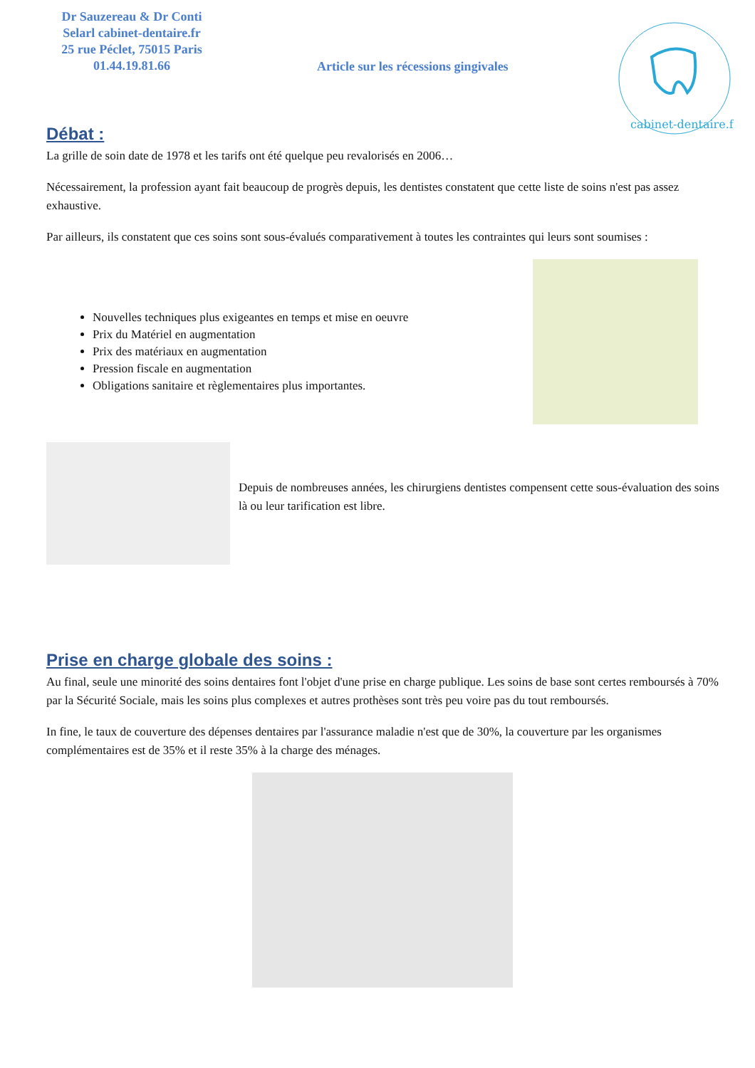cabinet-dentaire.fr
Dr Sauzereau & Dr Conti
Selarl cabinet-dentaire.fr
25 rue Péclet, 75015 Paris
01.44.19.81.66
Article sur les récessions gingivales
Débat :
La grille de soin date de 1978 et les tarifs ont été quelque peu revalorisés en 2006…
Nécessairement, la profession ayant fait beaucoup de progrès depuis, les dentistes constatent que cette liste de soins n'est pas assez exhaustive.
Par ailleurs, ils constatent que ces soins sont sous-évalués comparativement à toutes les contraintes qui leurs sont soumises :
Nouvelles techniques plus exigeantes en temps et mise en oeuvre
Prix du Matériel en augmentation
Prix des matériaux en augmentation
Pression fiscale en augmentation
Obligations sanitaire et règlementaires plus importantes.
Depuis de nombreuses années, les chirurgiens dentistes compensent cette sous-évaluation des soins là ou leur tarification est libre.
Prise en charge globale des soins :
Au final, seule une minorité des soins dentaires font l'objet d'une prise en charge publique. Les soins de base sont certes remboursés à 70% par la Sécurité Sociale, mais les soins plus complexes et autres prothèses sont très peu voire pas du tout remboursés.
In fine, le taux de couverture des dépenses dentaires par l'assurance maladie n'est que de 30%, la couverture par les organismes complémentaires est de 35% et il reste 35% à la charge des ménages.